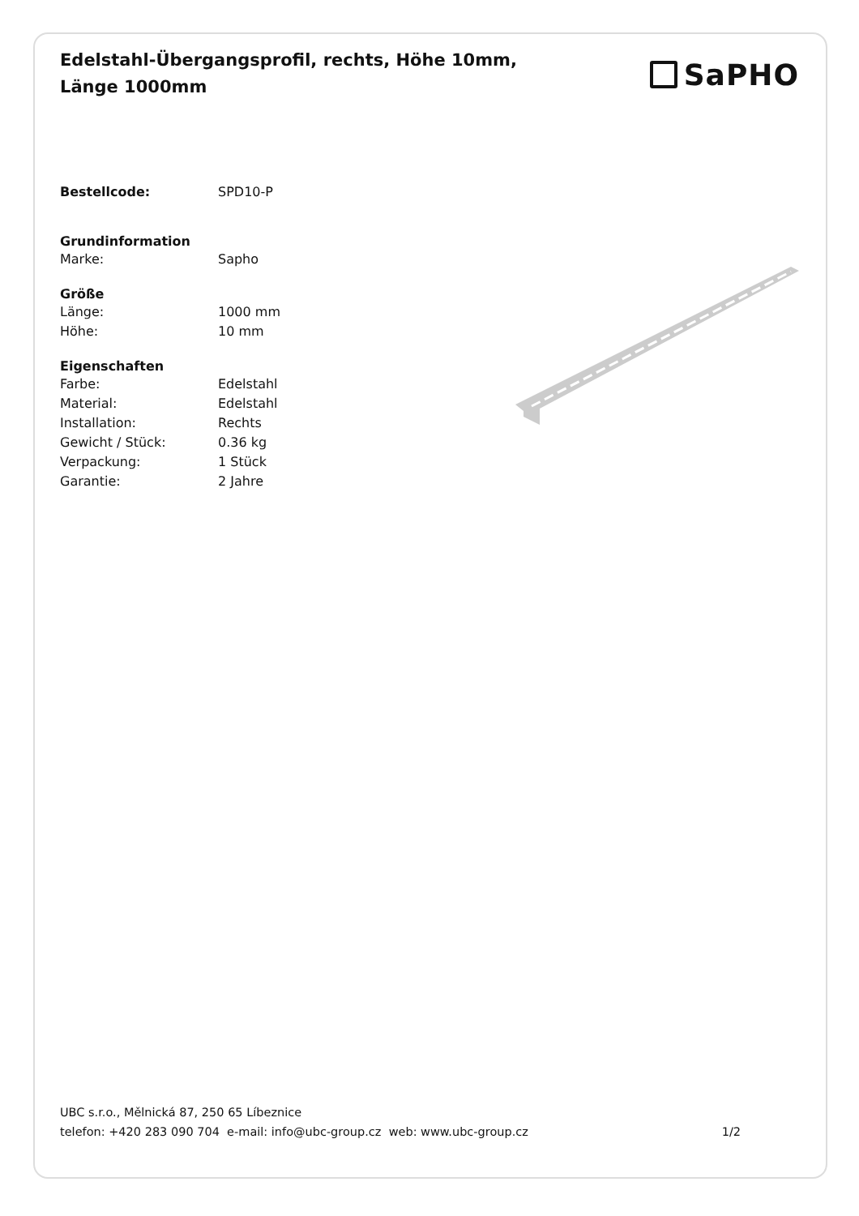Edelstahl-Übergangsprofil, rechts, Höhe 10mm, Länge 1000mm
SaPHO
| Bestellcode: | SPD10-P |
| Grundinformation | |
| Marke: | Sapho |
| Größe | |
| Länge: | 1000 mm |
| Höhe: | 10 mm |
| Eigenschaften | |
| Farbe: | Edelstahl |
| Material: | Edelstahl |
| Installation: | Rechts |
| Gewicht / Stück: | 0.36 kg |
| Verpackung: | 1 Stück |
| Garantie: | 2 Jahre |
UBC s.r.o., Mělnická 87, 250 65 Líbeznice
telefon: +420 283 090 704 e-mail: info@ubc-group.cz web: www.ubc-group.cz
1/2